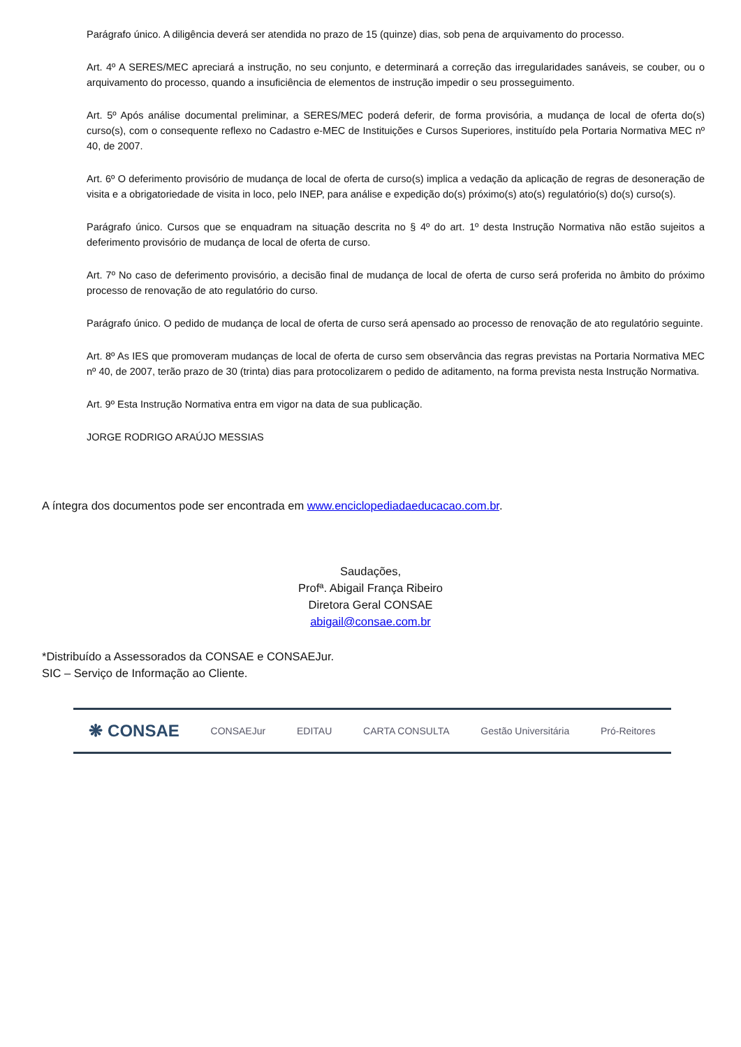Parágrafo único. A diligência deverá ser atendida no prazo de 15 (quinze) dias, sob pena de arquivamento do processo.
Art. 4º A SERES/MEC apreciará a instrução, no seu conjunto, e determinará a correção das irregularidades sanáveis, se couber, ou o arquivamento do processo, quando a insuficiência de elementos de instrução impedir o seu prosseguimento.
Art. 5º Após análise documental preliminar, a SERES/MEC poderá deferir, de forma provisória, a mudança de local de oferta do(s) curso(s), com o consequente reflexo no Cadastro e-MEC de Instituições e Cursos Superiores, instituído pela Portaria Normativa MEC nº 40, de 2007.
Art. 6º O deferimento provisório de mudança de local de oferta de curso(s) implica a vedação da aplicação de regras de desoneração de visita e a obrigatoriedade de visita in loco, pelo INEP, para análise e expedição do(s) próximo(s) ato(s) regulatório(s) do(s) curso(s).
Parágrafo único. Cursos que se enquadram na situação descrita no § 4º do art. 1º desta Instrução Normativa não estão sujeitos a deferimento provisório de mudança de local de oferta de curso.
Art. 7º No caso de deferimento provisório, a decisão final de mudança de local de oferta de curso será proferida no âmbito do próximo processo de renovação de ato regulatório do curso.
Parágrafo único. O pedido de mudança de local de oferta de curso será apensado ao processo de renovação de ato regulatório seguinte.
Art. 8º As IES que promoveram mudanças de local de oferta de curso sem observância das regras previstas na Portaria Normativa MEC nº 40, de 2007, terão prazo de 30 (trinta) dias para protocolizarem o pedido de aditamento, na forma prevista nesta Instrução Normativa.
Art. 9º Esta Instrução Normativa entra em vigor na data de sua publicação.
JORGE RODRIGO ARAÚJO MESSIAS
A íntegra dos documentos pode ser encontrada em www.enciclopediadaeducacao.com.br.
Saudações,
Profª. Abigail França Ribeiro
Diretora Geral CONSAE
abigail@consae.com.br
*Distribuído a Assessorados da CONSAE e CONSAEJur.
SIC – Serviço de Informação ao Cliente.
❋ CONSAE CONSAEJur EDITAU CARTA CONSULTA Gestão Universitária Pró-Reitores